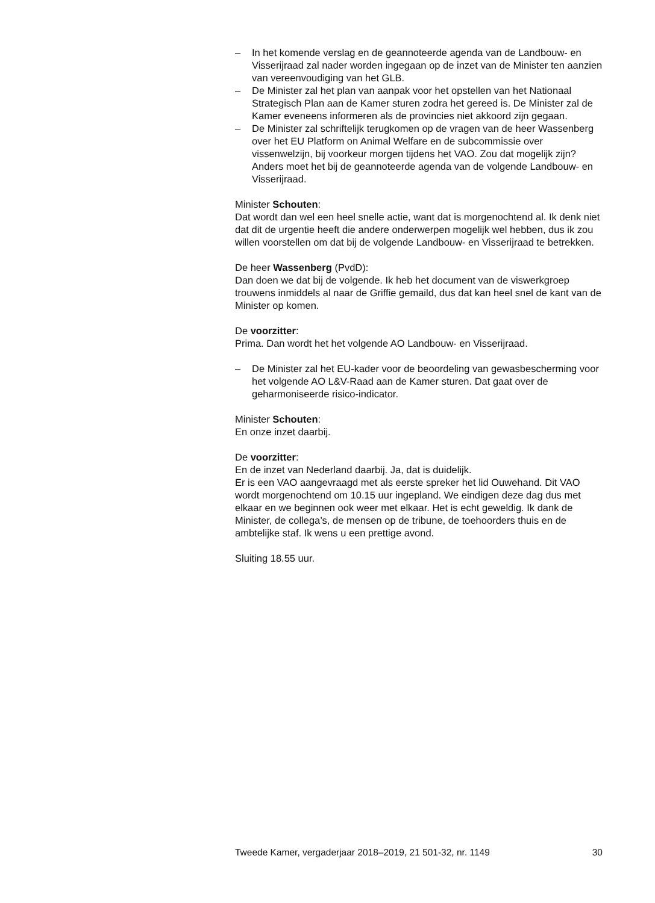– In het komende verslag en de geannoteerde agenda van de Landbouw- en Visserijraad zal nader worden ingegaan op de inzet van de Minister ten aanzien van vereenvoudiging van het GLB.
– De Minister zal het plan van aanpak voor het opstellen van het Nationaal Strategisch Plan aan de Kamer sturen zodra het gereed is. De Minister zal de Kamer eveneens informeren als de provincies niet akkoord zijn gegaan.
– De Minister zal schriftelijk terugkomen op de vragen van de heer Wassenberg over het EU Platform on Animal Welfare en de subcommissie over vissenwelzijn, bij voorkeur morgen tijdens het VAO. Zou dat mogelijk zijn? Anders moet het bij de geannoteerde agenda van de volgende Landbouw- en Visserijraad.
Minister Schouten:
Dat wordt dan wel een heel snelle actie, want dat is morgenochtend al. Ik denk niet dat dit de urgentie heeft die andere onderwerpen mogelijk wel hebben, dus ik zou willen voorstellen om dat bij de volgende Landbouw- en Visserijraad te betrekken.
De heer Wassenberg (PvdD):
Dan doen we dat bij de volgende. Ik heb het document van de viswerkgroep trouwens inmiddels al naar de Griffie gemaild, dus dat kan heel snel de kant van de Minister op komen.
De voorzitter:
Prima. Dan wordt het het volgende AO Landbouw- en Visserijraad.
– De Minister zal het EU-kader voor de beoordeling van gewasbescherming voor het volgende AO L&V-Raad aan de Kamer sturen. Dat gaat over de geharmoniseerde risico-indicator.
Minister Schouten:
En onze inzet daarbij.
De voorzitter:
En de inzet van Nederland daarbij. Ja, dat is duidelijk.
Er is een VAO aangevraagd met als eerste spreker het lid Ouwehand. Dit VAO wordt morgenochtend om 10.15 uur ingepland. We eindigen deze dag dus met elkaar en we beginnen ook weer met elkaar. Het is echt geweldig. Ik dank de Minister, de collega’s, de mensen op de tribune, de toehoorders thuis en de ambtelijke staf. Ik wens u een prettige avond.
Sluiting 18.55 uur.
Tweede Kamer, vergaderjaar 2018–2019, 21 501-32, nr. 1149 30